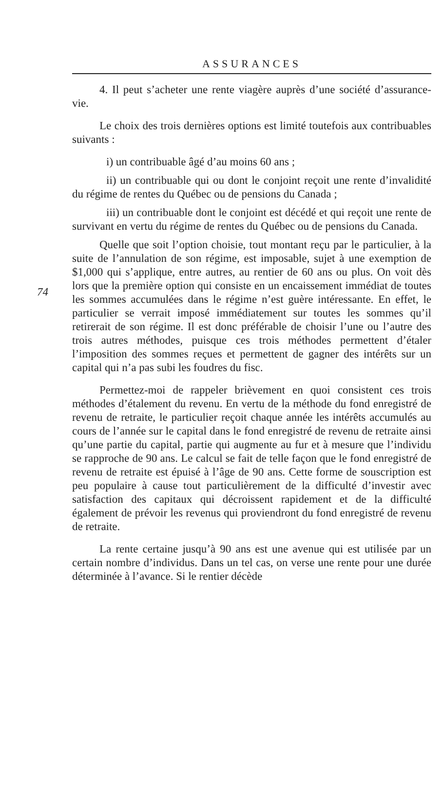ASSURANCES
4. Il peut s’acheter une rente viagère auprès d’une société d’assurance-vie.
Le choix des trois dernières options est limité toutefois aux contribuables suivants :
i) un contribuable âgé d’au moins 60 ans ;
ii) un contribuable qui ou dont le conjoint reçoit une rente d’invalidité du régime de rentes du Québec ou de pensions du Canada ;
iii) un contribuable dont le conjoint est décédé et qui reçoit une rente de survivant en vertu du régime de rentes du Québec ou de pensions du Canada.
74
Quelle que soit l’option choisie, tout montant reçu par le particulier, à la suite de l’annulation de son régime, est imposable, sujet à une exemption de $1,000 qui s’applique, entre autres, au rentier de 60 ans ou plus. On voit dès lors que la première option qui consiste en un encaissement immédiat de toutes les sommes accumulées dans le régime n’est guère intéressante. En effet, le particulier se verrait imposé immédiatement sur toutes les sommes qu’il retirerait de son régime. Il est donc préférable de choisir l’une ou l’autre des trois autres méthodes, puisque ces trois méthodes permettent d’étaler l’imposition des sommes reçues et permettent de gagner des intérêts sur un capital qui n’a pas subi les foudres du fisc.
Permettez-moi de rappeler brièvement en quoi consistent ces trois méthodes d’étalement du revenu. En vertu de la méthode du fond enregistré de revenu de retraite, le particulier reçoit chaque année les intérêts accumulés au cours de l’année sur le capital dans le fond enregistré de revenu de retraite ainsi qu’une partie du capital, partie qui augmente au fur et à mesure que l’individu se rapproche de 90 ans. Le calcul se fait de telle façon que le fond enregistré de revenu de retraite est épuisé à l’âge de 90 ans. Cette forme de souscription est peu populaire à cause tout particulièrement de la difficulté d’investir avec satisfaction des capitaux qui décroissent rapidement et de la difficulté également de prévoir les revenus qui proviendront du fond enregistré de revenu de retraite.
La rente certaine jusqu’à 90 ans est une avenue qui est utilisée par un certain nombre d’individus. Dans un tel cas, on verse une rente pour une durée déterminée à l’avance. Si le rentier décède